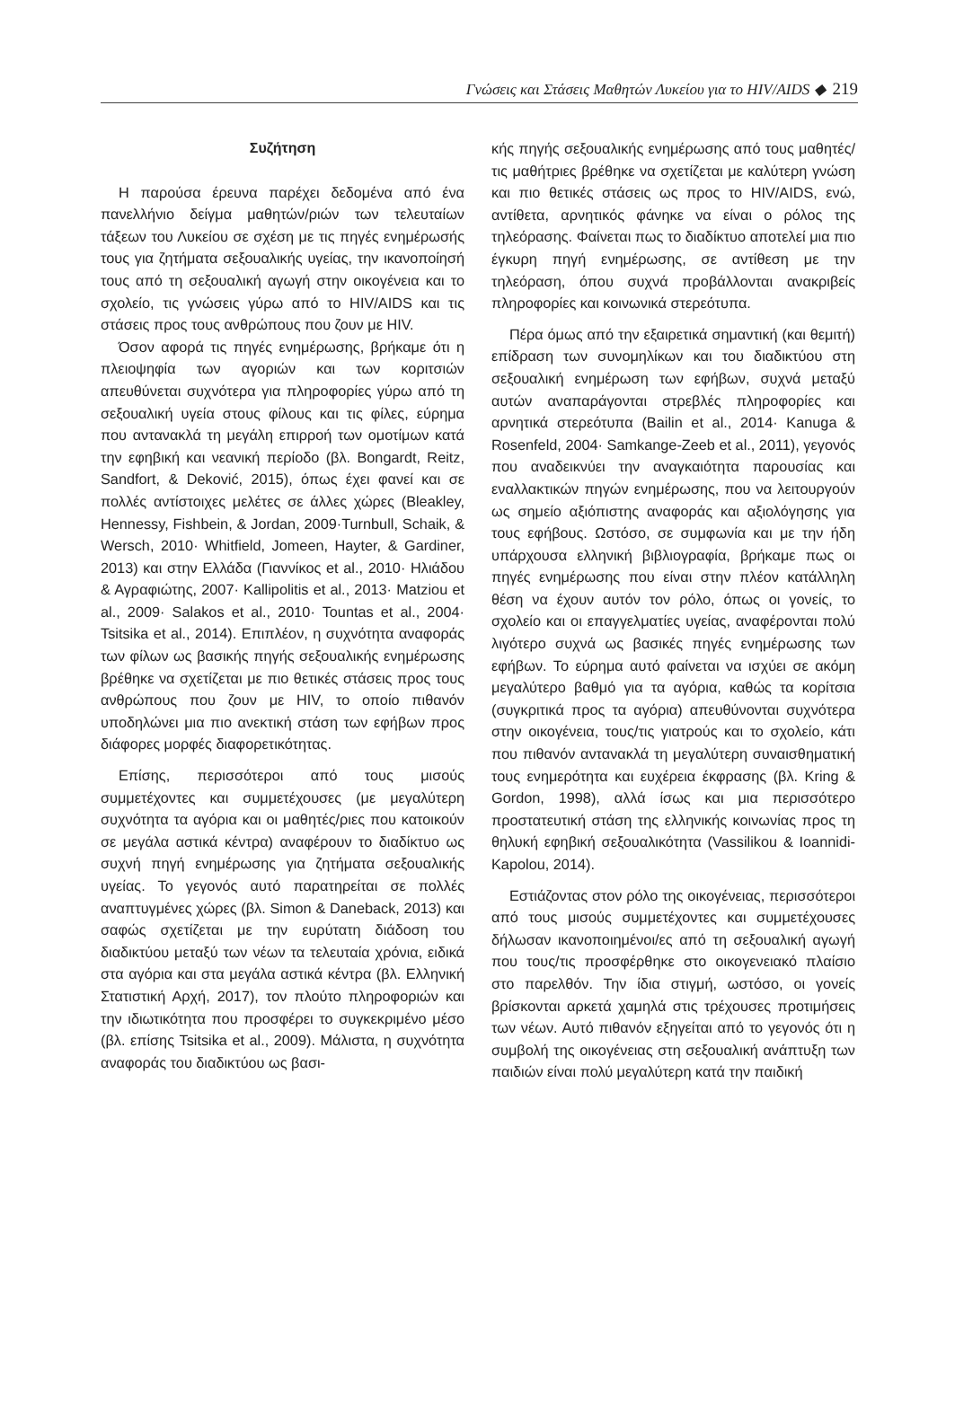Γνώσεις και Στάσεις Μαθητών Λυκείου για το HIV/AIDS ◆ 219
Συζήτηση
Η παρούσα έρευνα παρέχει δεδομένα από ένα πανελλήνιο δείγμα μαθητών/ριών των τελευταίων τάξεων του Λυκείου σε σχέση με τις πηγές ενημέρωσής τους για ζητήματα σεξουαλικής υγείας, την ικανοποίησή τους από τη σεξουαλική αγωγή στην οικογένεια και το σχολείο, τις γνώσεις γύρω από το HIV/AIDS και τις στάσεις προς τους ανθρώπους που ζουν με HIV.
Όσον αφορά τις πηγές ενημέρωσης, βρήκαμε ότι η πλειοψηφία των αγοριών και των κοριτσιών απευθύνεται συχνότερα για πληροφορίες γύρω από τη σεξουαλική υγεία στους φίλους και τις φίλες, εύρημα που αντανακλά τη μεγάλη επιρροή των ομοτίμων κατά την εφηβική και νεανική περίοδο (βλ. Bongardt, Reitz, Sandfort, & Deković, 2015), όπως έχει φανεί και σε πολλές αντίστοιχες μελέτες σε άλλες χώρες (Bleakley, Hennessy, Fishbein, & Jordan, 2009·Turnbull, Schaik, & Wersch, 2010· Whitfield, Jomeen, Hayter, & Gardiner, 2013) και στην Ελλάδα (Γιαννίκος et al., 2010· Ηλιάδου & Αγραφιώτης, 2007· Kallipolitis et al., 2013· Matziou et al., 2009· Salakos et al., 2010· Tountas et al., 2004· Tsitsika et al., 2014). Επιπλέον, η συχνότητα αναφοράς των φίλων ως βασικής πηγής σεξουαλικής ενημέρωσης βρέθηκε να σχετίζεται με πιο θετικές στάσεις προς τους ανθρώπους που ζουν με HIV, το οποίο πιθανόν υποδηλώνει μια πιο ανεκτική στάση των εφήβων προς διάφορες μορφές διαφορετικότητας.
Επίσης, περισσότεροι από τους μισούς συμμετέχοντες και συμμετέχουσες (με μεγαλύτερη συχνότητα τα αγόρια και οι μαθητές/ριες που κατοικούν σε μεγάλα αστικά κέντρα) αναφέρουν το διαδίκτυο ως συχνή πηγή ενημέρωσης για ζητήματα σεξουαλικής υγείας. Το γεγονός αυτό παρατηρείται σε πολλές αναπτυγμένες χώρες (βλ. Simon & Daneback, 2013) και σαφώς σχετίζεται με την ευρύτατη διάδοση του διαδικτύου μεταξύ των νέων τα τελευταία χρόνια, ειδικά στα αγόρια και στα μεγάλα αστικά κέντρα (βλ. Ελληνική Στατιστική Αρχή, 2017), τον πλούτο πληροφοριών και την ιδιωτικότητα που προσφέρει το συγκεκριμένο μέσο (βλ. επίσης Tsitsika et al., 2009). Μάλιστα, η συχνότητα αναφοράς του διαδικτύου ως βασι-
κής πηγής σεξουαλικής ενημέρωσης από τους μαθητές/τις μαθήτριες βρέθηκε να σχετίζεται με καλύτερη γνώση και πιο θετικές στάσεις ως προς το HIV/AIDS, ενώ, αντίθετα, αρνητικός φάνηκε να είναι ο ρόλος της τηλεόρασης. Φαίνεται πως το διαδίκτυο αποτελεί μια πιο έγκυρη πηγή ενημέρωσης, σε αντίθεση με την τηλεόραση, όπου συχνά προβάλλονται ανακριβείς πληροφορίες και κοινωνικά στερεότυπα.
Πέρα όμως από την εξαιρετικά σημαντική (και θεμιτή) επίδραση των συνομηλίκων και του διαδικτύου στη σεξουαλική ενημέρωση των εφήβων, συχνά μεταξύ αυτών αναπαράγονται στρεβλές πληροφορίες και αρνητικά στερεότυπα (Bailin et al., 2014· Kanuga & Rosenfeld, 2004· Samkange-Zeeb et al., 2011), γεγονός που αναδεικνύει την αναγκαιότητα παρουσίας και εναλλακτικών πηγών ενημέρωσης, που να λειτουργούν ως σημείο αξιόπιστης αναφοράς και αξιολόγησης για τους εφήβους. Ωστόσο, σε συμφωνία και με την ήδη υπάρχουσα ελληνική βιβλιογραφία, βρήκαμε πως οι πηγές ενημέρωσης που είναι στην πλέον κατάλληλη θέση να έχουν αυτόν τον ρόλο, όπως οι γονείς, το σχολείο και οι επαγγελματίες υγείας, αναφέρονται πολύ λιγότερο συχνά ως βασικές πηγές ενημέρωσης των εφήβων. Το εύρημα αυτό φαίνεται να ισχύει σε ακόμη μεγαλύτερο βαθμό για τα αγόρια, καθώς τα κορίτσια (συγκριτικά προς τα αγόρια) απευθύνονται συχνότερα στην οικογένεια, τους/τις γιατρούς και το σχολείο, κάτι που πιθανόν αντανακλά τη μεγαλύτερη συναισθηματική τους ενημερότητα και ευχέρεια έκφρασης (βλ. Kring & Gordon, 1998), αλλά ίσως και μια περισσότερο προστατευτική στάση της ελληνικής κοινωνίας προς τη θηλυκή εφηβική σεξουαλικότητα (Vassilikou & Ioannidi-Kapolou, 2014).
Εστιάζοντας στον ρόλο της οικογένειας, περισσότεροι από τους μισούς συμμετέχοντες και συμμετέχουσες δήλωσαν ικανοποιημένοι/ες από τη σεξουαλική αγωγή που τους/τις προσφέρθηκε στο οικογενειακό πλαίσιο στο παρελθόν. Την ίδια στιγμή, ωστόσο, οι γονείς βρίσκονται αρκετά χαμηλά στις τρέχουσες προτιμήσεις των νέων. Αυτό πιθανόν εξηγείται από το γεγονός ότι η συμβολή της οικογένειας στη σεξουαλική ανάπτυξη των παιδιών είναι πολύ μεγαλύτερη κατά την παιδική